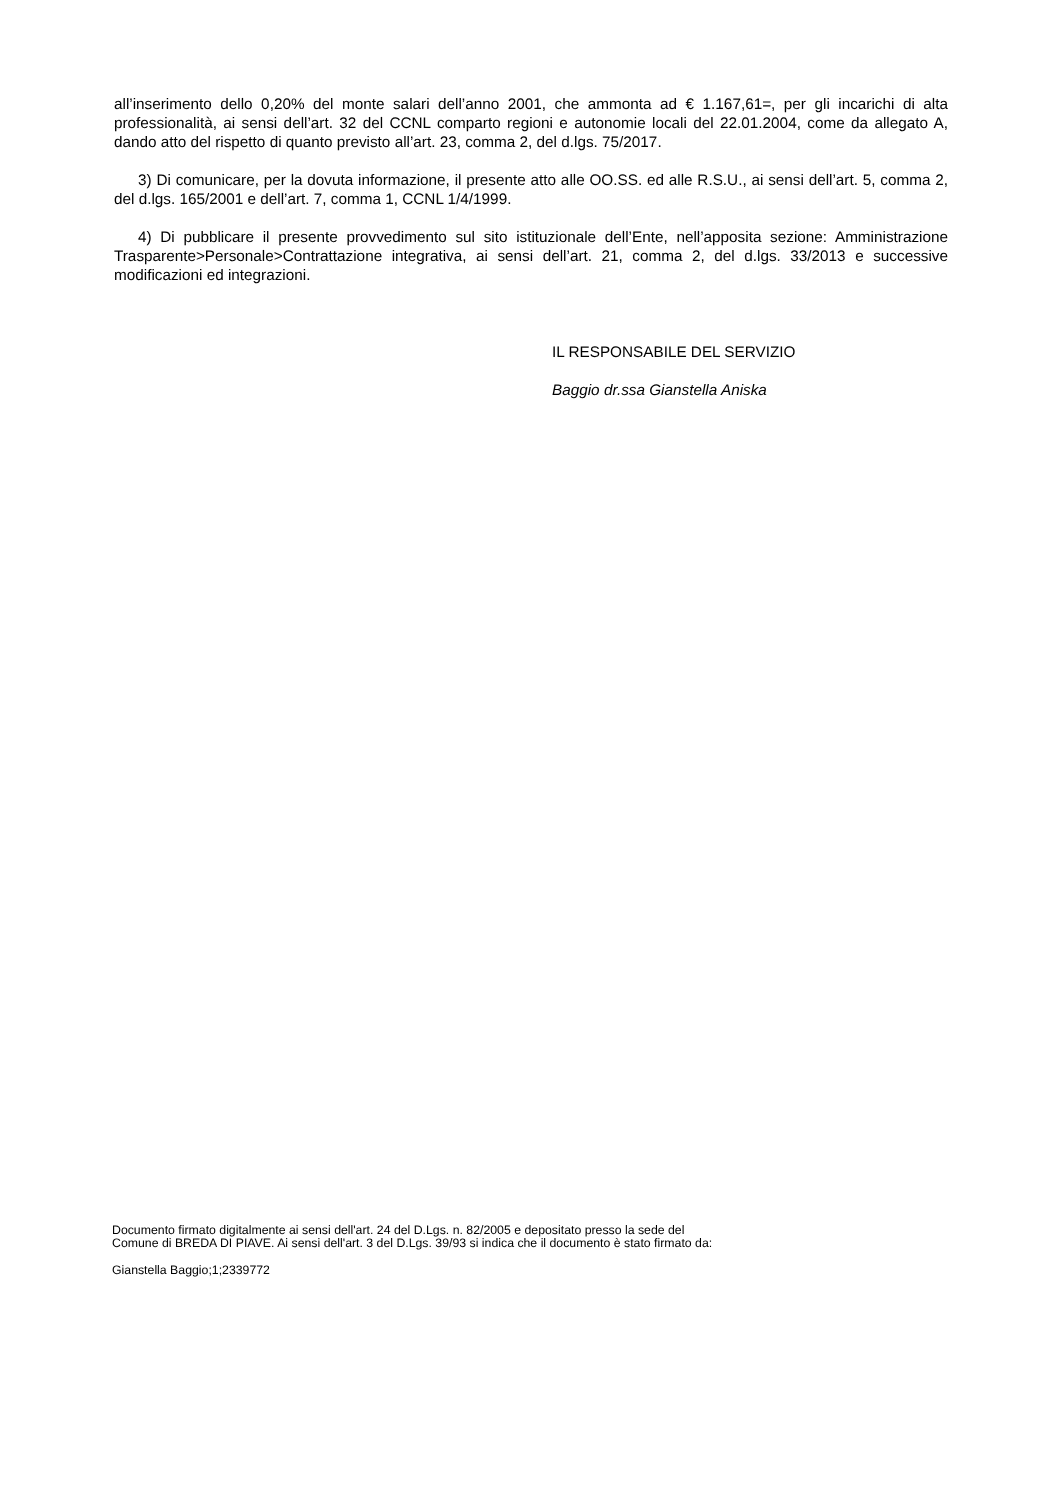all’inserimento dello 0,20% del monte salari dell’anno 2001, che ammonta ad € 1.167,61=, per gli incarichi di alta professionalità, ai sensi dell’art. 32 del CCNL comparto regioni e autonomie locali del 22.01.2004, come da allegato A, dando atto del rispetto di quanto previsto all’art. 23, comma 2, del d.lgs. 75/2017.
3) Di comunicare, per la dovuta informazione, il presente atto alle OO.SS. ed alle R.S.U., ai sensi dell’art. 5, comma 2, del d.lgs. 165/2001 e dell’art. 7, comma 1, CCNL 1/4/1999.
4) Di pubblicare il presente provvedimento sul sito istituzionale dell’Ente, nell’apposita sezione: Amministrazione Trasparente>Personale>Contrattazione integrativa, ai sensi dell’art. 21, comma 2, del d.lgs. 33/2013 e successive modificazioni ed integrazioni.
IL RESPONSABILE DEL SERVIZIO
Baggio dr.ssa Gianstella Aniska
Documento firmato digitalmente ai sensi dell'art. 24 del D.Lgs. n. 82/2005 e depositato presso la sede del
Comune di BREDA DI PIAVE. Ai sensi dell'art. 3 del D.Lgs. 39/93 si indica che il documento è stato firmato da:
Gianstella Baggio;1;2339772